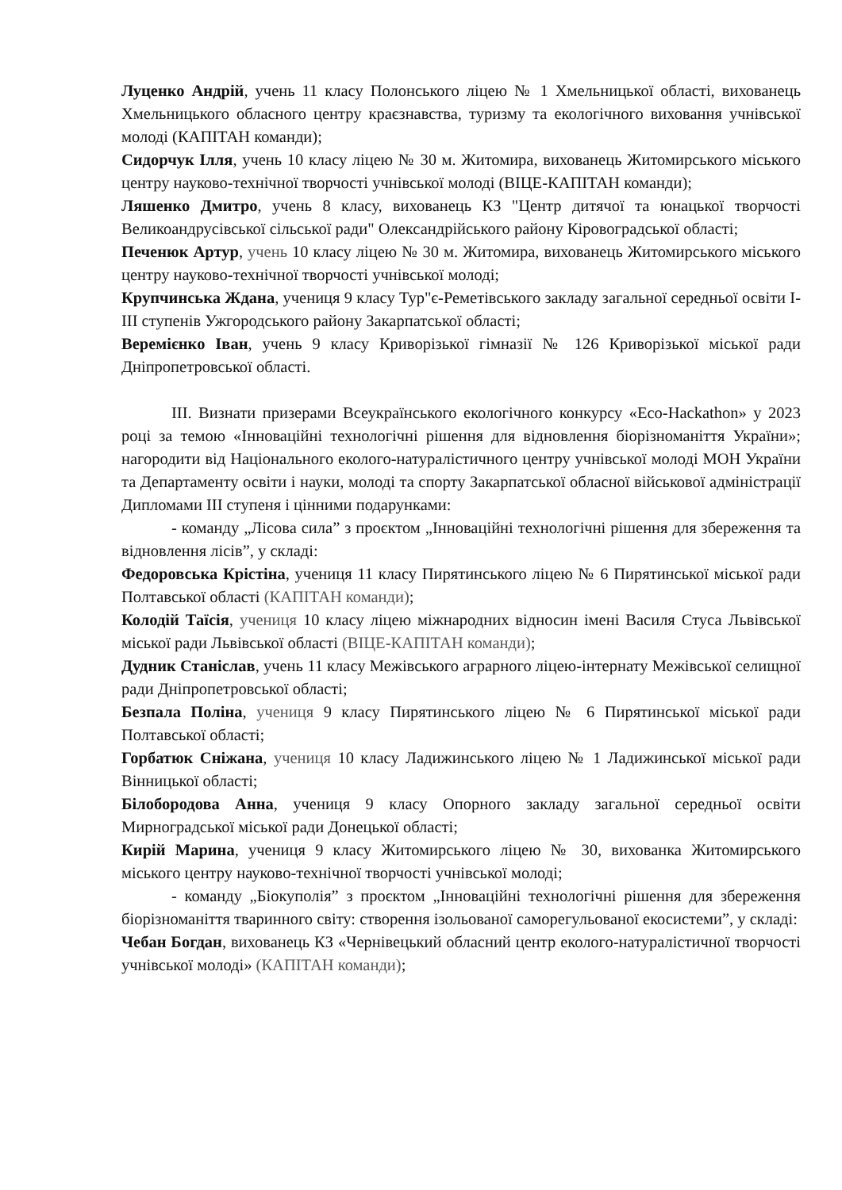Луценко Андрій, учень 11 класу Полонського ліцею № 1 Хмельницької області, вихованець Хмельницького обласного центру краєзнавства, туризму та екологічного виховання учнівської молоді (КАПІТАН команди);
Сидорчук Ілля, учень 10 класу ліцею № 30 м. Житомира, вихованець Житомирського міського центру науково-технічної творчості учнівської молоді (ВІЦЕ-КАПІТАН команди);
Ляшенко Дмитро, учень 8 класу, вихованець КЗ "Центр дитячої та юнацької творчості Великоандрусівської сільської ради" Олександрійського району Кіровоградської області;
Печенюк Артур, учень 10 класу ліцею № 30 м. Житомира, вихованець Житомирського міського центру науково-технічної творчості учнівської молоді;
Крупчинська Ждана, учениця 9 класу Тур"є-Реметівського закладу загальної середньої освіти І-ІІІ ступенів Ужгородського району Закарпатської області;
Веремієнко Іван, учень 9 класу Криворізької гімназії № 126 Криворізької міської ради Дніпропетровської області.
ІІІ. Визнати призерами Всеукраїнського екологічного конкурсу «Eco-Hackathon» у 2023 році за темою «Інноваційні технологічні рішення для відновлення біорізноманіття України»; нагородити від Національного еколого-натуралістичного центру учнівської молоді МОН України та Департаменту освіти і науки, молоді та спорту Закарпатської обласної військової адміністрації Дипломами ІІІ ступеня і цінними подарунками:
- команду „Лісова сила” з проєктом „Інноваційні технологічні рішення для збереження та відновлення лісів”, у складі:
Федоровська Крістіна, учениця 11 класу Пирятинського ліцею № 6 Пирятинської міської ради Полтавської області (КАПІТАН команди);
Колодій Таїсія, учениця 10 класу ліцею міжнародних відносин імені Василя Стуса Львівської міської ради Львівської області (ВІЦЕ-КАПІТАН команди);
Дудник Станіслав, учень 11 класу Межівського аграрного ліцею-інтернату Межівської селищної ради Дніпропетровської області;
Безпала Поліна, учениця 9 класу Пирятинського ліцею № 6 Пирятинської міської ради Полтавської області;
Горбатюк Сніжана, учениця 10 класу Ладижинського ліцею № 1 Ладижинської міської ради Вінницької області;
Білобородова Анна, учениця 9 класу Опорного закладу загальної середньої освіти Мирноградської міської ради Донецької області;
Кирій Марина, учениця 9 класу Житомирського ліцею № 30, вихованка Житомирського міського центру науково-технічної творчості учнівської молоді;
- команду „Біокуполія” з проєктом „Інноваційні технологічні рішення для збереження біорізноманіття тваринного світу: створення ізольованої саморегульованої екосистеми”, у складі:
Чебан Богдан, вихованець КЗ «Чернівецький обласний центр еколого-натуралістичної творчості учнівської молоді» (КАПІТАН команди);